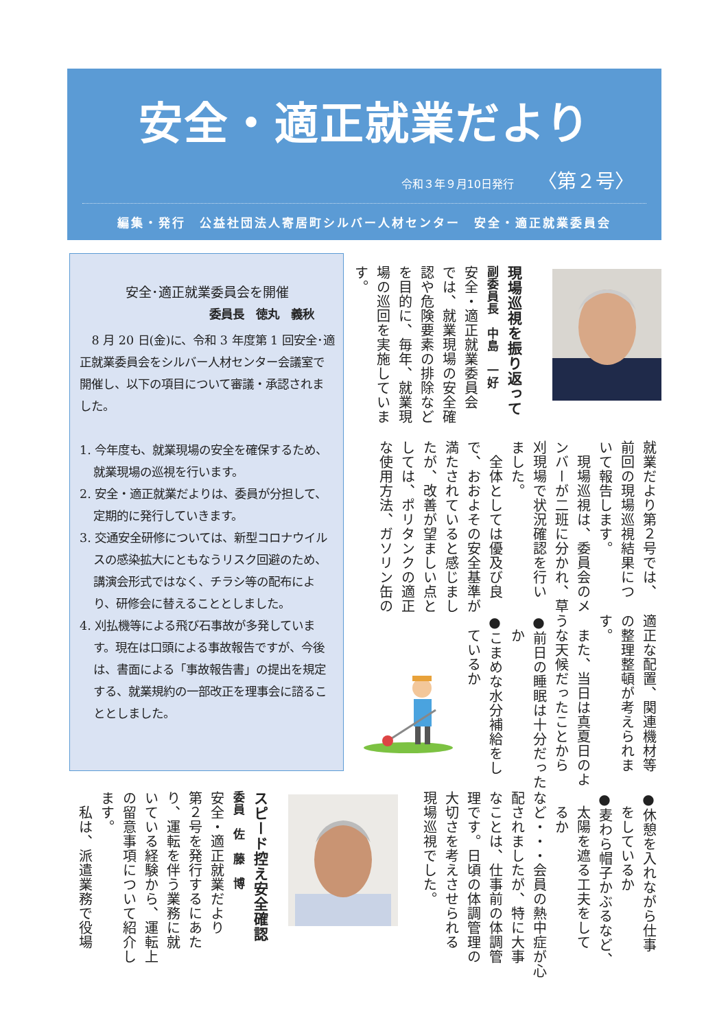安全・適正就業だより
令和３年９月10日発行 〈第２号〉
編集・発行　公益社団法人寄居町シルバー人材センター　安全・適正就業委員会
安全･適正就業委員会を開催
委員長　徳丸　義秋
8 月 20 日(金)に、令和 3 年度第 1 回安全･適正就業委員会をシルバー人材センター会議室で開催し、以下の項目について審議・承認されました。
1. 今年度も、就業現場の安全を確保するため、就業現場の巡視を行います。
2. 安全・適正就業だよりは、委員が分担して、定期的に発行していきます。
3. 交通安全研修については、新型コロナウイルスの感染拡大にともなうリスク回避のため、講演会形式ではなく、チラシ等の配布により、研修会に替えることとしました。
4. 刈払機等による飛び石事故が多発しています。現在は口頭による事故報告ですが、今後は、書面による「事故報告書」の提出を規定する、就業規約の一部改正を理事会に諮ることとしました。
現場巡視を振り返って
副委員長　中島　一好
安全・適正就業委員会
では、就業現場の安全確
認や危険要素の排除など
を目的に、毎年、就業現
場の巡回を実施していま
す。
就業だより第２号では、
前回の現場巡視結果につ
いて報告します。
　現場巡視は、委員会のメ
ンバーが二班に分かれ、草
刈現場で状況確認を行い
ました。
　全体としては優及び良
で、おおよその安全基準が
満たされていると感じまし
たが、改善が望ましい点と
しては、ポリタンクの適正
な使用方法、ガソリン缶の
適正な配置、関連機材等
の整理整頓が考えられま
す。
　また、当日は真夏日のよ
うな天候だったことから
●前日の睡眠は十分だった
　か
●こまめな水分補給をし
　ているか
スピード控え安全確認
委員　佐　藤　博
安全・適正就業だより
第２号を発行するにあた
り、運転を伴う業務に就
いている経験から、運転上
の留意事項について紹介し
ます。
　私は、派遣業務で役場
●休憩を入れながら仕事
　をしているか
●麦わら帽子かぶるなど、
　太陽を遮る工夫をして
　るか
など・・・会員の熱中症が心
配されましたが、特に大事
なことは、仕事前の体調管
理です。日頃の体調管理の
大切さを考えさせられる
現場巡視でした。